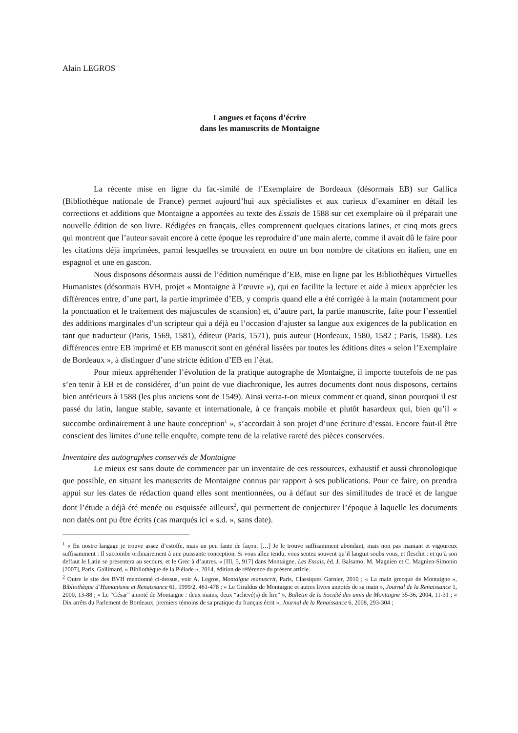Alain LEGROS
Langues et façons d’écrire
dans les manuscrits de Montaigne
La récente mise en ligne du fac-similé de l’Exemplaire de Bordeaux (désormais EB) sur Gallica (Bibliothèque nationale de France) permet aujourd’hui aux spécialistes et aux curieux d’examiner en détail les corrections et additions que Montaigne a apportées au texte des Essais de 1588 sur cet exemplaire où il préparait une nouvelle édition de son livre. Rédigées en français, elles comprennent quelques citations latines, et cinq mots grecs qui montrent que l’auteur savait encore à cette époque les reproduire d’une main alerte, comme il avait dû le faire pour les citations déjà imprimées, parmi lesquelles se trouvaient en outre un bon nombre de citations en italien, une en espagnol et une en gascon.
Nous disposons désormais aussi de l’édition numérique d’EB, mise en ligne par les Bibliothèques Virtuelles Humanistes (désormais BVH, projet « Montaigne à l’œuvre »), qui en facilite la lecture et aide à mieux apprécier les différences entre, d’une part, la partie imprimée d’EB, y compris quand elle a été corrigée à la main (notamment pour la ponctuation et le traitement des majuscules de scansion) et, d’autre part, la partie manuscrite, faite pour l’essentiel des additions marginales d’un scripteur qui a déjà eu l’occasion d’ajuster sa langue aux exigences de la publication en tant que traducteur (Paris, 1569, 1581), éditeur (Paris, 1571), puis auteur (Bordeaux, 1580, 1582 ; Paris, 1588). Les différences entre EB imprimé et EB manuscrit sont en général lissées par toutes les éditions dites « selon l’Exemplaire de Bordeaux », à distinguer d’une stricte édition d’EB en l’état.
Pour mieux appréhender l’évolution de la pratique autographe de Montaigne, il importe toutefois de ne pas s’en tenir à EB et de considérer, d’un point de vue diachronique, les autres documents dont nous disposons, certains bien antérieurs à 1588 (les plus anciens sont de 1549). Ainsi verra-t-on mieux comment et quand, sinon pourquoi il est passé du latin, langue stable, savante et internationale, à ce français mobile et plutôt hasardeux qui, bien qu’il « succombe ordinairement à une haute conception<sup>1</sup> », s’accordait à son projet d’une écriture d’essai. Encore faut-il être conscient des limites d’une telle enquête, compte tenu de la relative rareté des pièces conservées.
Inventaire des autographes conservés de Montaigne
Le mieux est sans doute de commencer par un inventaire de ces ressources, exhaustif et aussi chronologique que possible, en situant les manuscrits de Montaigne connus par rapport à ses publications. Pour ce faire, on prendra appui sur les dates de rédaction quand elles sont mentionnées, ou à défaut sur des similitudes de tracé et de langue dont l’étude a déjà été menée ou esquissée ailleurs<sup>2</sup>, qui permettent de conjecturer l’époque à laquelle les documents non datés ont pu être écrits (cas marqués ici « s.d. », sans date).
<sup>1</sup> « En nostre langage je trouve assez d’estoffe, mais un peu faute de façon. […] Je le trouve suffisamment abondant, mais non pas maniant et vigoureux suffisamment : Il succombe ordinairement à une puissante conception. Si vous allez tendu, vous sentez souvent qu’il languit soubs vous, et fleschit : et qu’à son deffaut le Latin se presentera au secours, et le Grec à d’autres. » [III, 5, 917] dans Montaigne, Les Essais, éd. J. Balsamo, M. Magnien et C. Magnien-Simonin [2007], Paris, Gallimard, « Bibliothèque de la Pléiade », 2014, édition de référence du présent article.
<sup>2</sup> Outre le site des BVH mentionné ci-dessus, voir A. Legros, Montaigne manuscrit, Paris, Classiques Garnier, 2010 ; « La main grecque de Montaigne », Bibliothèque d’Humanisme et Renaissance 61, 1999/2, 461-478 ; « Le Giraldus de Montaigne et autres livres annotés de sa main », Journal de la Renaissance 1, 2000, 13-88 ; « Le “César” annoté de Montaigne : deux mains, deux “achevé(s) de lire” », Bulletin de la Société des amis de Montaigne 35-36, 2004, 11-31 ; « Dix arrêts du Parlement de Bordeaux, premiers témoins de sa pratique du français écrit », Journal de la Renaissance 6, 2008, 293-304 ;